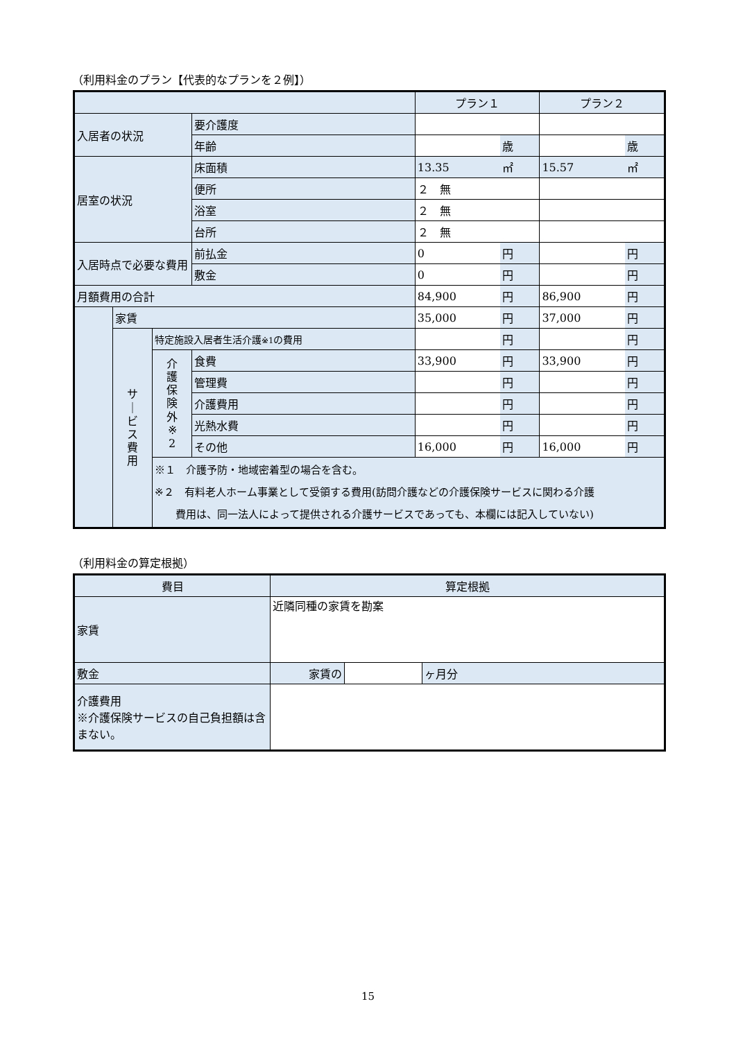（利用料金のプラン【代表的なプランを２例】）
| | | | | プラン１ | | プラン２ | |
| --- | --- | --- | --- | --- | --- | --- | --- |
| 入居者の状況 | | | 要介護度 | | | | |
| | | | 年齢 | | 歳 | | 歳 |
| 居室の状況 | | | 床面積 | 13.35 | ㎡ | 15.57 | ㎡ |
| | | | 便所 | ２ 無 | | | |
| | | | 浴室 | ２ 無 | | | |
| | | | 台所 | ２ 無 | | | |
| 入居時点で必要な費用 | | | 前払金 | 0 | 円 | | 円 |
| | | | 敷金 | 0 | 円 | | 円 |
| 月額費用の合計 | | | | 84,900 | 円 | 86,900 | 円 |
| | 家賃 | | | 35,000 | 円 | 37,000 | 円 |
| | サ ｜ ビ ス 費 用 | 特定施設入居者生活介護 ※1 の費用 | | | 円 | | 円 |
| | | 介 護 保 険 外 ※ 2 | 食費 | 33,900 | 円 | 33,900 | 円 |
| | | | 管理費 | | 円 | | 円 |
| | | | 介護費用 | | 円 | | 円 |
| | | | 光熱水費 | | 円 | | 円 |
| | | | その他 | 16,000 | 円 | 16,000 | 円 |
| | | ※１ 介護予防・地域密着型の場合を含む。 ※２ 有料老人ホーム事業として受領する費用(訪問介護などの介護保険サービスに関わる介護 費用は、同一法人によって提供される介護サービスであっても、本欄には記入していない) | | | | | |
（利用料金の算定根拠）
| 費目 | 算定根拠 | | |
| --- | --- | --- | --- |
| 家賃 | 近隣同種の家賃を勘案 | | |
| 敷金 | 家賃の | | ヶ月分 |
| 介護費用 ※介護保険サービスの自己負担額は含まない。 | | | |
15